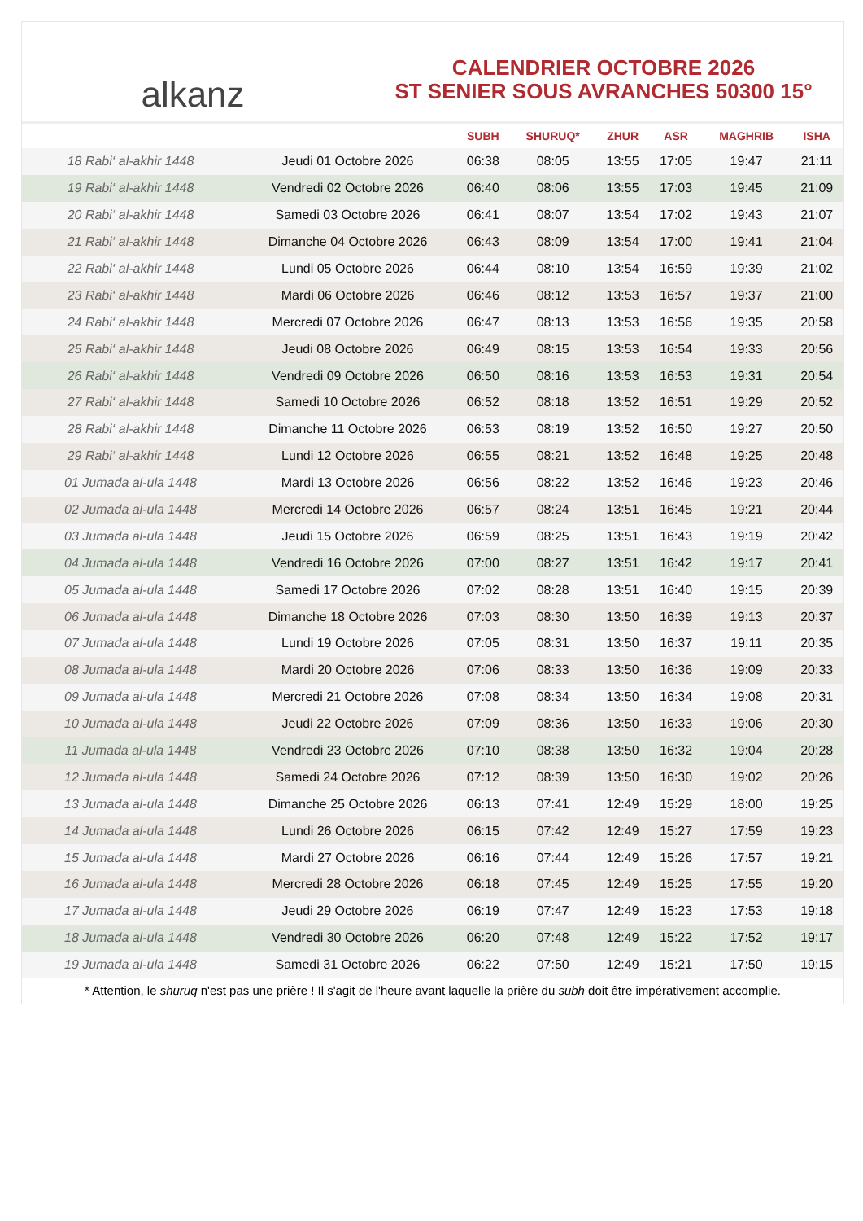alkanz
CALENDRIER OCTOBRE 2026
ST SENIER SOUS AVRANCHES 50300 15°
| | | SUBH | SHURUQ* | ZHUR | ASR | MAGHRIB | ISHA |
| --- | --- | --- | --- | --- | --- | --- | --- |
| 18 Rabi‘ al-akhir 1448 | Jeudi 01 Octobre 2026 | 06:38 | 08:05 | 13:55 | 17:05 | 19:47 | 21:11 |
| 19 Rabi‘ al-akhir 1448 | Vendredi 02 Octobre 2026 | 06:40 | 08:06 | 13:55 | 17:03 | 19:45 | 21:09 |
| 20 Rabi‘ al-akhir 1448 | Samedi 03 Octobre 2026 | 06:41 | 08:07 | 13:54 | 17:02 | 19:43 | 21:07 |
| 21 Rabi‘ al-akhir 1448 | Dimanche 04 Octobre 2026 | 06:43 | 08:09 | 13:54 | 17:00 | 19:41 | 21:04 |
| 22 Rabi‘ al-akhir 1448 | Lundi 05 Octobre 2026 | 06:44 | 08:10 | 13:54 | 16:59 | 19:39 | 21:02 |
| 23 Rabi‘ al-akhir 1448 | Mardi 06 Octobre 2026 | 06:46 | 08:12 | 13:53 | 16:57 | 19:37 | 21:00 |
| 24 Rabi‘ al-akhir 1448 | Mercredi 07 Octobre 2026 | 06:47 | 08:13 | 13:53 | 16:56 | 19:35 | 20:58 |
| 25 Rabi‘ al-akhir 1448 | Jeudi 08 Octobre 2026 | 06:49 | 08:15 | 13:53 | 16:54 | 19:33 | 20:56 |
| 26 Rabi‘ al-akhir 1448 | Vendredi 09 Octobre 2026 | 06:50 | 08:16 | 13:53 | 16:53 | 19:31 | 20:54 |
| 27 Rabi‘ al-akhir 1448 | Samedi 10 Octobre 2026 | 06:52 | 08:18 | 13:52 | 16:51 | 19:29 | 20:52 |
| 28 Rabi‘ al-akhir 1448 | Dimanche 11 Octobre 2026 | 06:53 | 08:19 | 13:52 | 16:50 | 19:27 | 20:50 |
| 29 Rabi‘ al-akhir 1448 | Lundi 12 Octobre 2026 | 06:55 | 08:21 | 13:52 | 16:48 | 19:25 | 20:48 |
| 01 Jumada al-ula 1448 | Mardi 13 Octobre 2026 | 06:56 | 08:22 | 13:52 | 16:46 | 19:23 | 20:46 |
| 02 Jumada al-ula 1448 | Mercredi 14 Octobre 2026 | 06:57 | 08:24 | 13:51 | 16:45 | 19:21 | 20:44 |
| 03 Jumada al-ula 1448 | Jeudi 15 Octobre 2026 | 06:59 | 08:25 | 13:51 | 16:43 | 19:19 | 20:42 |
| 04 Jumada al-ula 1448 | Vendredi 16 Octobre 2026 | 07:00 | 08:27 | 13:51 | 16:42 | 19:17 | 20:41 |
| 05 Jumada al-ula 1448 | Samedi 17 Octobre 2026 | 07:02 | 08:28 | 13:51 | 16:40 | 19:15 | 20:39 |
| 06 Jumada al-ula 1448 | Dimanche 18 Octobre 2026 | 07:03 | 08:30 | 13:50 | 16:39 | 19:13 | 20:37 |
| 07 Jumada al-ula 1448 | Lundi 19 Octobre 2026 | 07:05 | 08:31 | 13:50 | 16:37 | 19:11 | 20:35 |
| 08 Jumada al-ula 1448 | Mardi 20 Octobre 2026 | 07:06 | 08:33 | 13:50 | 16:36 | 19:09 | 20:33 |
| 09 Jumada al-ula 1448 | Mercredi 21 Octobre 2026 | 07:08 | 08:34 | 13:50 | 16:34 | 19:08 | 20:31 |
| 10 Jumada al-ula 1448 | Jeudi 22 Octobre 2026 | 07:09 | 08:36 | 13:50 | 16:33 | 19:06 | 20:30 |
| 11 Jumada al-ula 1448 | Vendredi 23 Octobre 2026 | 07:10 | 08:38 | 13:50 | 16:32 | 19:04 | 20:28 |
| 12 Jumada al-ula 1448 | Samedi 24 Octobre 2026 | 07:12 | 08:39 | 13:50 | 16:30 | 19:02 | 20:26 |
| 13 Jumada al-ula 1448 | Dimanche 25 Octobre 2026 | 06:13 | 07:41 | 12:49 | 15:29 | 18:00 | 19:25 |
| 14 Jumada al-ula 1448 | Lundi 26 Octobre 2026 | 06:15 | 07:42 | 12:49 | 15:27 | 17:59 | 19:23 |
| 15 Jumada al-ula 1448 | Mardi 27 Octobre 2026 | 06:16 | 07:44 | 12:49 | 15:26 | 17:57 | 19:21 |
| 16 Jumada al-ula 1448 | Mercredi 28 Octobre 2026 | 06:18 | 07:45 | 12:49 | 15:25 | 17:55 | 19:20 |
| 17 Jumada al-ula 1448 | Jeudi 29 Octobre 2026 | 06:19 | 07:47 | 12:49 | 15:23 | 17:53 | 19:18 |
| 18 Jumada al-ula 1448 | Vendredi 30 Octobre 2026 | 06:20 | 07:48 | 12:49 | 15:22 | 17:52 | 19:17 |
| 19 Jumada al-ula 1448 | Samedi 31 Octobre 2026 | 06:22 | 07:50 | 12:49 | 15:21 | 17:50 | 19:15 |
* Attention, le shuruq n'est pas une prière ! Il s'agit de l'heure avant laquelle la prière du subh doit être impérativement accomplie.